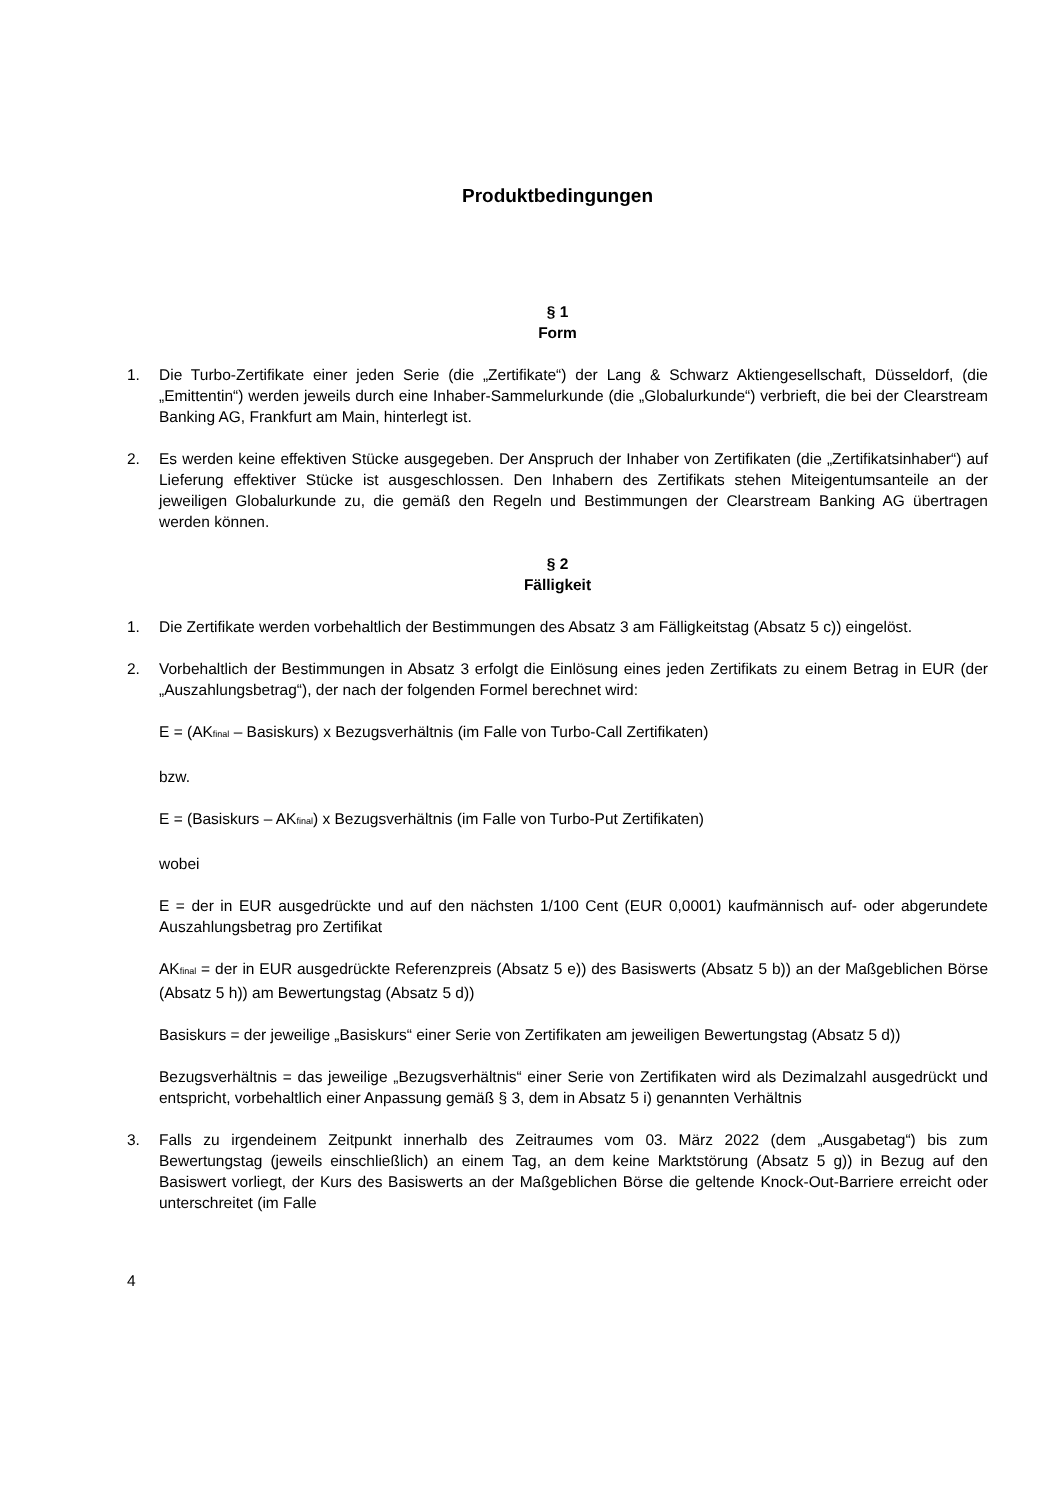Produktbedingungen
§ 1
Form
1. Die Turbo-Zertifikate einer jeden Serie (die „Zertifikate“) der Lang & Schwarz Aktiengesellschaft, Düsseldorf, (die „Emittentin“) werden jeweils durch eine Inhaber-Sammelurkunde (die „Globalurkunde“) verbrieft, die bei der Clearstream Banking AG, Frankfurt am Main, hinterlegt ist.
2. Es werden keine effektiven Stücke ausgegeben. Der Anspruch der Inhaber von Zertifikaten (die „Zertifikatsinhaber“) auf Lieferung effektiver Stücke ist ausgeschlossen. Den Inhabern des Zertifikats stehen Miteigentumsanteile an der jeweiligen Globalurkunde zu, die gemäß den Regeln und Bestimmungen der Clearstream Banking AG übertragen werden können.
§ 2
Fälligkeit
1. Die Zertifikate werden vorbehaltlich der Bestimmungen des Absatz 3 am Fälligkeitstag (Absatz 5 c)) eingelöst.
2. Vorbehaltlich der Bestimmungen in Absatz 3 erfolgt die Einlösung eines jeden Zertifikats zu einem Betrag in EUR (der „Auszahlungsbetrag“), der nach der folgenden Formel berechnet wird:
E = (AK<sub>final</sub> – Basiskurs) x Bezugsverhältnis (im Falle von Turbo-Call Zertifikaten)
bzw.
E = (Basiskurs – AK<sub>final</sub>) x Bezugsverhältnis (im Falle von Turbo-Put Zertifikaten)
wobei
E = der in EUR ausgedrückte und auf den nächsten 1/100 Cent (EUR 0,0001) kaufmännisch auf- oder abgerundete Auszahlungsbetrag pro Zertifikat
AK<sub>final</sub> = der in EUR ausgedrückte Referenzpreis (Absatz 5 e)) des Basiswerts (Absatz 5 b)) an der Maßgeblichen Börse (Absatz 5 h)) am Bewertungstag (Absatz 5 d))
Basiskurs = der jeweilige „Basiskurs“ einer Serie von Zertifikaten am jeweiligen Bewertungstag (Absatz 5 d))
Bezugsverhältnis = das jeweilige „Bezugsverhältnis“ einer Serie von Zertifikaten wird als Dezimalzahl ausgedrückt und entspricht, vorbehaltlich einer Anpassung gemäß § 3, dem in Absatz 5 i) genannten Verhältnis
3. Falls zu irgendeinem Zeitpunkt innerhalb des Zeitraumes vom 03. März 2022 (dem „Ausgabetag“) bis zum Bewertungstag (jeweils einschließlich) an einem Tag, an dem keine Marktstörung (Absatz 5 g)) in Bezug auf den Basiswert vorliegt, der Kurs des Basiswerts an der Maßgeblichen Börse die geltende Knock-Out-Barriere erreicht oder unterschreitet (im Falle
4